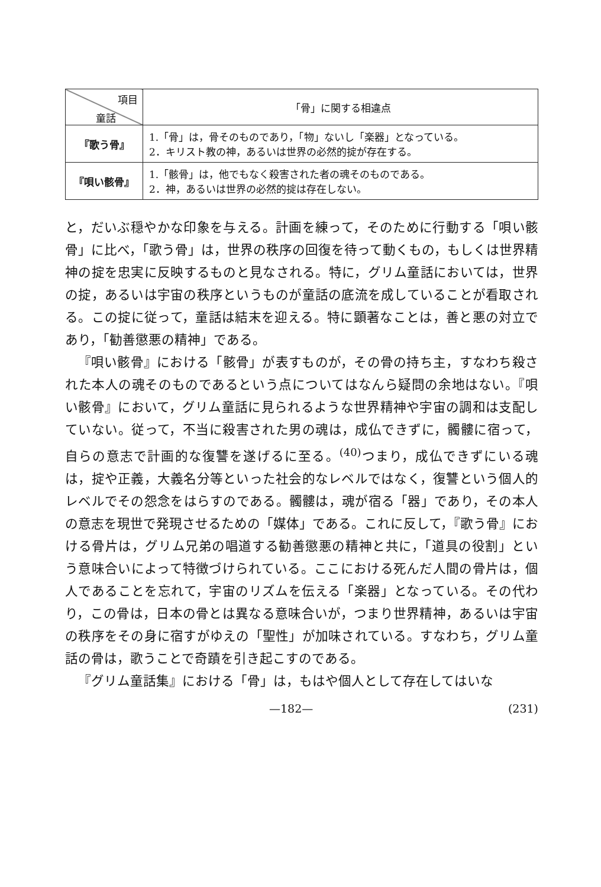| 項目 童話 | 「骨」に関する相違点 |
| --- | --- |
| 『歌う骨』 | 1.「骨」は，骨そのものであり，「物」ないし「楽器」となっている。 2．キリスト教の神，あるいは世界の必然的掟が存在する。 |
| 『唄い骸骨』 | 1.「骸骨」は，他でもなく殺害された者の魂そのものである。 2．神，あるいは世界の必然的掟は存在しない。 |
と，だいぶ穏やかな印象を与える。計画を練って，そのために行動する「唄い骸骨」に比べ，「歌う骨」は，世界の秩序の回復を待って動くもの，もしくは世界精神の掟を忠実に反映するものと見なされる。特に，グリム童話においては，世界の掟，あるいは宇宙の秩序というものが童話の底流を成していることが看取される。この掟に従って，童話は結末を迎える。特に顕著なことは，善と悪の対立であり，「勧善懲悪の精神」である。
『唄い骸骨』における「骸骨」が表すものが，その骨の持ち主，すなわち殺された本人の魂そのものであるという点についてはなんら疑問の余地はない。『唄い骸骨』において，グリム童話に見られるような世界精神や宇宙の調和は支配していない。従って，不当に殺害された男の魂は，成仏できずに，髑髏に宿って，自らの意志で計画的な復讐を遂げるに至る。<sup>(40)</sup>つまり，成仏できずにいる魂は，掟や正義，大義名分等といった社会的なレベルではなく，復讐という個人的レベルでその怨念をはらすのである。髑髏は，魂が宿る「器」であり，その本人の意志を現世で発現させるための「媒体」である。これに反して，『歌う骨』における骨片は，グリム兄弟の唱道する勧善懲悪の精神と共に，「道具の役割」という意味合いによって特徴づけられている。ここにおける死んだ人間の骨片は，個人であることを忘れて，宇宙のリズムを伝える「楽器」となっている。その代わり，この骨は，日本の骨とは異なる意味合いが，つまり世界精神，あるいは宇宙の秩序をその身に宿すがゆえの「聖性」が加味されている。すなわち，グリム童話の骨は，歌うことで奇蹟を引き起こすのである。
『グリム童話集』における「骨」は，もはや個人として存在してはいな
—182— (231)